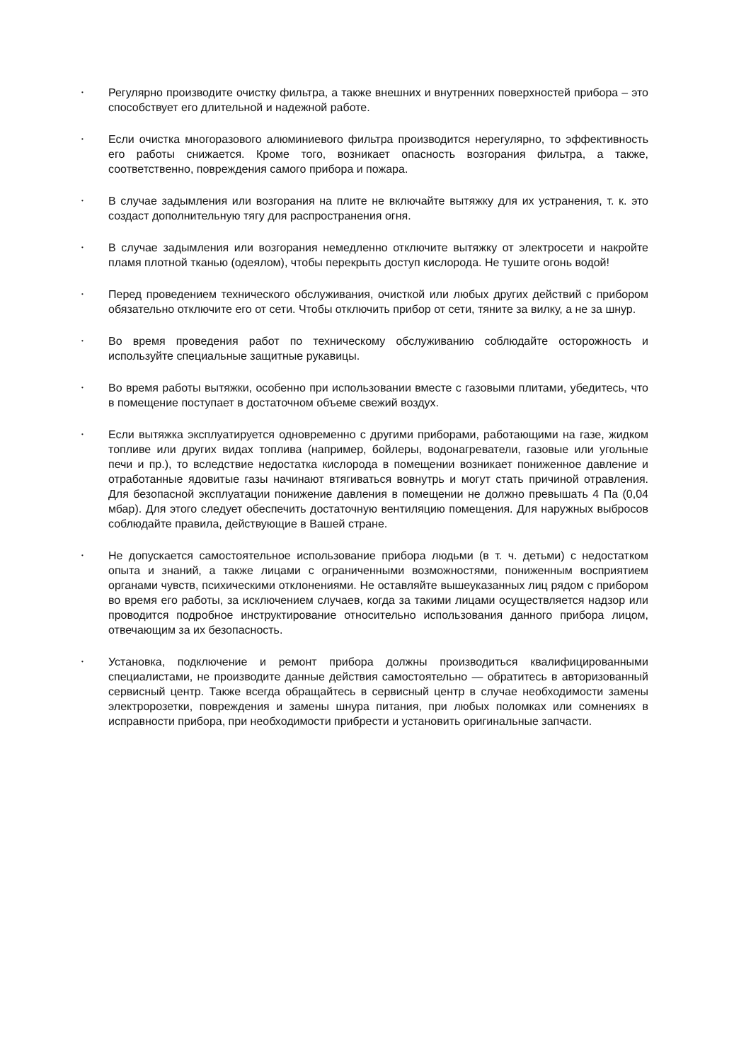•
Регулярно производите очистку фильтра, а также внешних и внутренних поверхностей прибора – это способствует его длительной и надежной работе.
•
Если очистка многоразового алюминиевого фильтра производится нерегулярно, то эффективность его работы снижается. Кроме того, возникает опасность возгорания фильтра, а также, соответственно, повреждения самого прибора и пожара.
•
В случае задымления или возгорания на плите не включайте вытяжку для их устранения, т. к. это создаст дополнительную тягу для распространения огня.
•
В случае задымления или возгорания немедленно отключите вытяжку от электросети и накройте пламя плотной тканью (одеялом), чтобы перекрыть доступ кислорода. Не тушите огонь водой!
•
Перед проведением технического обслуживания, очисткой или любых других действий с прибором обязательно отключите его от сети. Чтобы отключить прибор от сети, тяните за вилку, а не за шнур.
•
Во время проведения работ по техническому обслуживанию соблюдайте осторожность и используйте специальные защитные рукавицы.
•
Во время работы вытяжки, особенно при использовании вместе с газовыми плитами, убедитесь, что в помещение поступает в достаточном объеме свежий воздух.
•
Если вытяжка эксплуатируется одновременно с другими приборами, работающими на газе, жидком топливе или других видах топлива (например, бойлеры, водонагреватели, газовые или угольные печи и пр.), то вследствие недостатка кислорода в помещении возникает пониженное давление и отработанные ядовитые газы начинают втягиваться вовнутрь и могут стать причиной отравления. Для безопасной эксплуатации понижение давления в помещении не должно превышать 4 Па (0,04 мбар). Для этого следует обеспечить достаточную вентиляцию помещения. Для наружных выбросов соблюдайте правила, действующие в Вашей стране.
•
Не допускается самостоятельное использование прибора людьми (в т. ч. детьми) с недостатком опыта и знаний, а также лицами с ограниченными возможностями, пониженным восприятием органами чувств, психическими отклонениями. Не оставляйте вышеуказанных лиц рядом с прибором во время его работы, за исключением случаев, когда за такими лицами осуществляется надзор или проводится подробное инструктирование относительно использования данного прибора лицом, отвечающим за их безопасность.
•
Установка, подключение и ремонт прибора должны производиться квалифицированными специалистами, не производите данные действия самостоятельно — обратитесь в авторизованный сервисный центр. Также всегда обращайтесь в сервисный центр в случае необходимости замены электророзетки, повреждения и замены шнура питания, при любых поломках или сомнениях в исправности прибора, при необходимости прибрести и установить оригинальные запчасти.